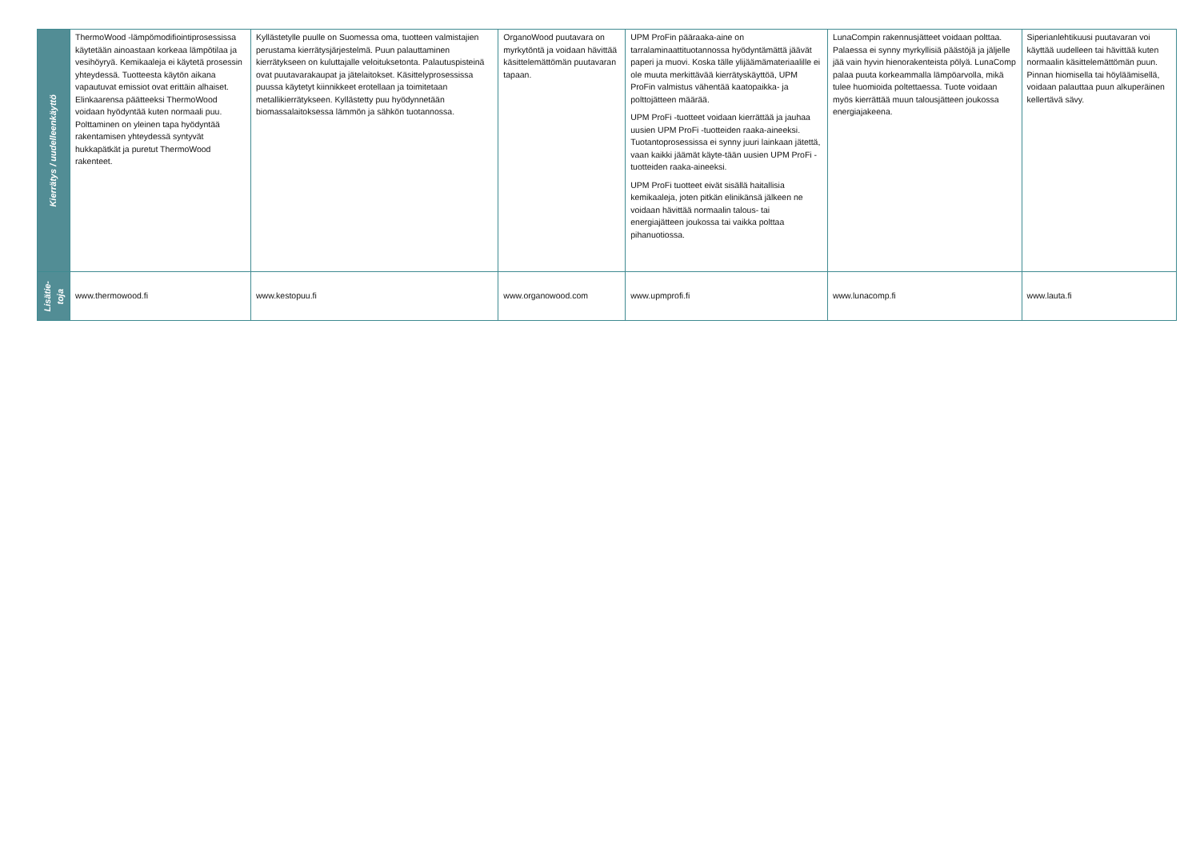| Kierrätys / uudelleenkäyttö | ThermoWood -lämpömodifiointiprosessissa käytetään ainoastaan korkeaa lämpötilaa ja vesihöyryä. Kemikaaleja ei käytetä prosessin yhteydessä. Tuotteesta käytön aikana vapautuvat emissiot ovat erittäin alhaiset. Elinkaarensa päätteeksi ThermoWood voidaan hyödyntää kuten normaali puu. Polttaminen on yleinen tapa hyödyntää rakentamisen yhteydessä syntyvät hukkapätkät ja puretut ThermoWood rakenteet. | Kyllästetylle puulle on Suomessa oma, tuotteen valmistajien perustama kierrätysjärjestelmä. Puun palauttaminen kierrätykseen on kuluttajalle veloituksetonta. Palautuspisteinä ovat puutavarakaupat ja jätelaitokset. Käsittelyprosessissa puussa käytetyt kiinnikkeet erotellaan ja toimitetaan metallikierrätykseen. Kyllästetty puu hyödynnetään biomassalaitoksessa lämmön ja sähkön tuotannossa. | OrganoWood puutavara on myrkytöntä ja voidaan hävittää käsittelemättömän puutavaran tapaan. | UPM ProFin pääraaka-aine on tarralaminaattituotannossa hyödyntämättä jäävät paperi ja muovi. Koska tälle ylijäämämateriaalille ei ole muuta merkittävää kierrätyskäyttöä, UPM ProFin valmistus vähentää kaatopaikka- ja polttojätteen määrää. UPM ProFi -tuotteet voidaan kierrättää ja jauhaa uusien UPM ProFi -tuotteiden raaka-aineeksi. Tuotantoprosessissa ei synny juuri lainkaan jätettä, vaan kaikki jäämät käyte-tään uusien UPM ProFi -tuotteiden raaka-aineeksi. UPM ProFi tuotteet eivät sisällä haitallisia kemikaaleja, joten pitkän elinikänsä jälkeen ne voidaan hävittää normaalin talous- tai energiajätteen joukossa tai vaikka polttaa pihanuotiossa. | LunaCompin rakennusjätteet voidaan polttaa. Palaessa ei synny myrkyllisiä päästöjä ja jäljelle jää vain hyvin hienorakenteista pölyä. LunaComp palaa puuta korkeammalla lämpöarvolla, mikä tulee huomioida poltettaessa. Tuote voidaan myös kierrättää muun talousjätteen joukossa energiajakeena. | Siperianlehtikuusi puutavaran voi käyttää uudelleen tai hävittää kuten normaalin käsittelemättömän puun. Pinnan hiomisella tai höyläämisellä, voidaan palauttaa puun alkuperäinen kellertävä sävy. |
| Lisätie- toja | www.thermowood.fi | www.kestopuu.fi | www.organowood.com | www.upmprofi.fi | www.lunacomp.fi | www.lauta.fi |